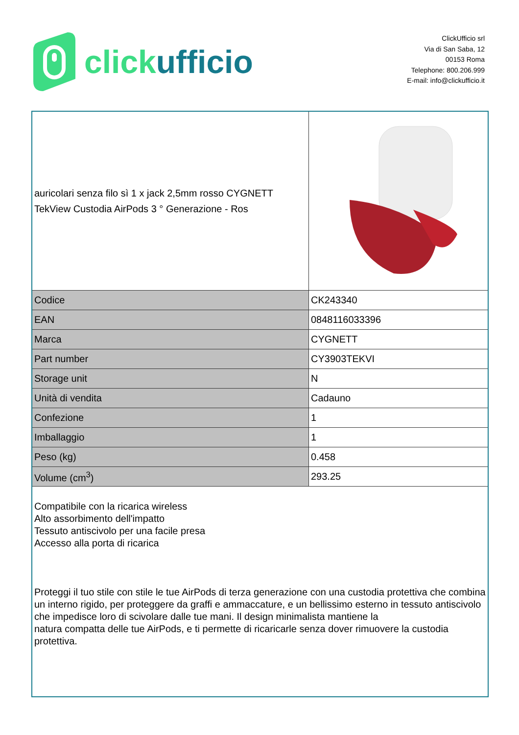click ufficio
ClickUfficio srl
Via di San Saba, 12
00153 Roma
Telephone: 800.206.999
E-mail: info@clickufficio.it
| auricolari senza filo sì 1 x jack 2,5mm rosso CYGNETT TekView Custodia AirPods 3 ° Generazione - Ros | |
| Codice | CK243340 |
| EAN | 0848116033396 |
| Marca | CYGNETT |
| Part number | CY3903TEKVI |
| Storage unit | N |
| Unità di vendita | Cadauno |
| Confezione | 1 |
| Imballaggio | 1 |
| Peso (kg) | 0.458 |
| Volume (cm<sup>3</sup>) | 293.25 |
Compatibile con la ricarica wireless
Alto assorbimento dell'impatto
Tessuto antiscivolo per una facile presa
Accesso alla porta di ricarica
Proteggi il tuo stile con stile le tue AirPods di terza generazione con una custodia protettiva che combina un interno rigido, per proteggere da graffi e ammaccature, e un bellissimo esterno in tessuto antiscivolo che impedisce loro di scivolare dalle tue mani. Il design minimalista mantiene la
natura compatta delle tue AirPods, e ti permette di ricaricarle senza dover rimuovere la custodia protettiva.